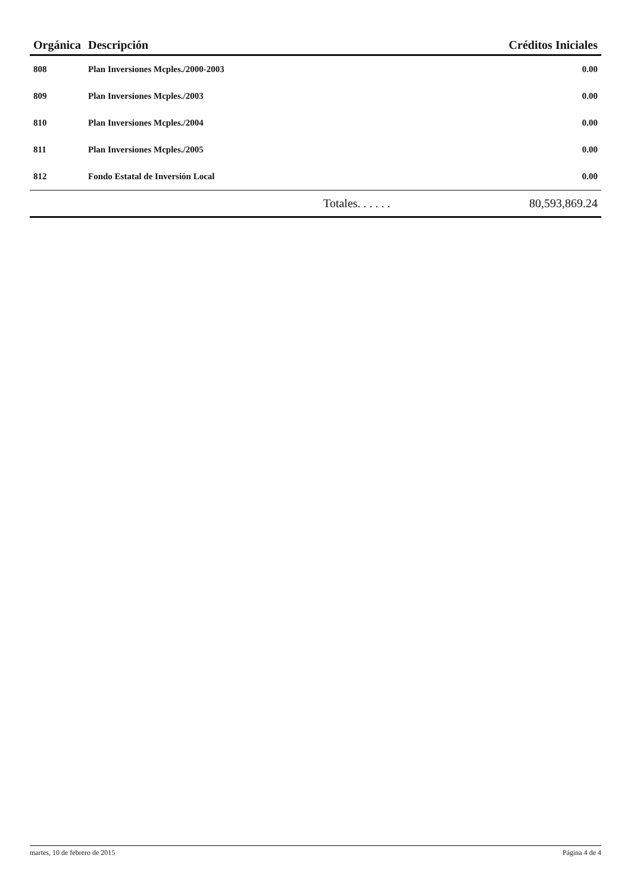| Orgánica | Descripción | Créditos Iniciales |
| --- | --- | --- |
| 808 | Plan Inversiones Mcples./2000-2003 | 0.00 |
| 809 | Plan Inversiones Mcples./2003 | 0.00 |
| 810 | Plan Inversiones Mcples./2004 | 0.00 |
| 811 | Plan Inversiones Mcples./2005 | 0.00 |
| 812 | Fondo Estatal de Inversión Local | 0.00 |
| | Totales. . . . . . | 80,593,869.24 |
martes, 10 de febrero de 2015 Página 4 de 4